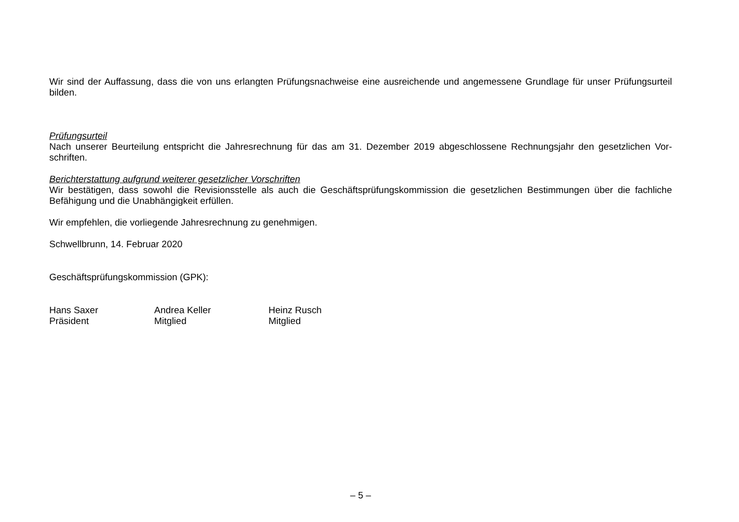Wir sind der Auffassung, dass die von uns erlangten Prüfungsnachweise eine ausreichende und angemessene Grundlage für unser Prüfungsurteil bilden.
Prüfungsurteil
Nach unserer Beurteilung entspricht die Jahresrechnung für das am 31. Dezember 2019 abgeschlossene Rechnungsjahr den gesetzlichen Vor-schriften.
Berichterstattung aufgrund weiterer gesetzlicher Vorschriften
Wir bestätigen, dass sowohl die Revisionsstelle als auch die Geschäftsprüfungskommission die gesetzlichen Bestimmungen über die fachliche Befähigung und die Unabhängigkeit erfüllen.
Wir empfehlen, die vorliegende Jahresrechnung zu genehmigen.
Schwellbrunn, 14. Februar 2020
Geschäftsprüfungskommission (GPK):
Hans Saxer
Präsident
Andrea Keller
Mitglied
Heinz Rusch
Mitglied
– 5 –